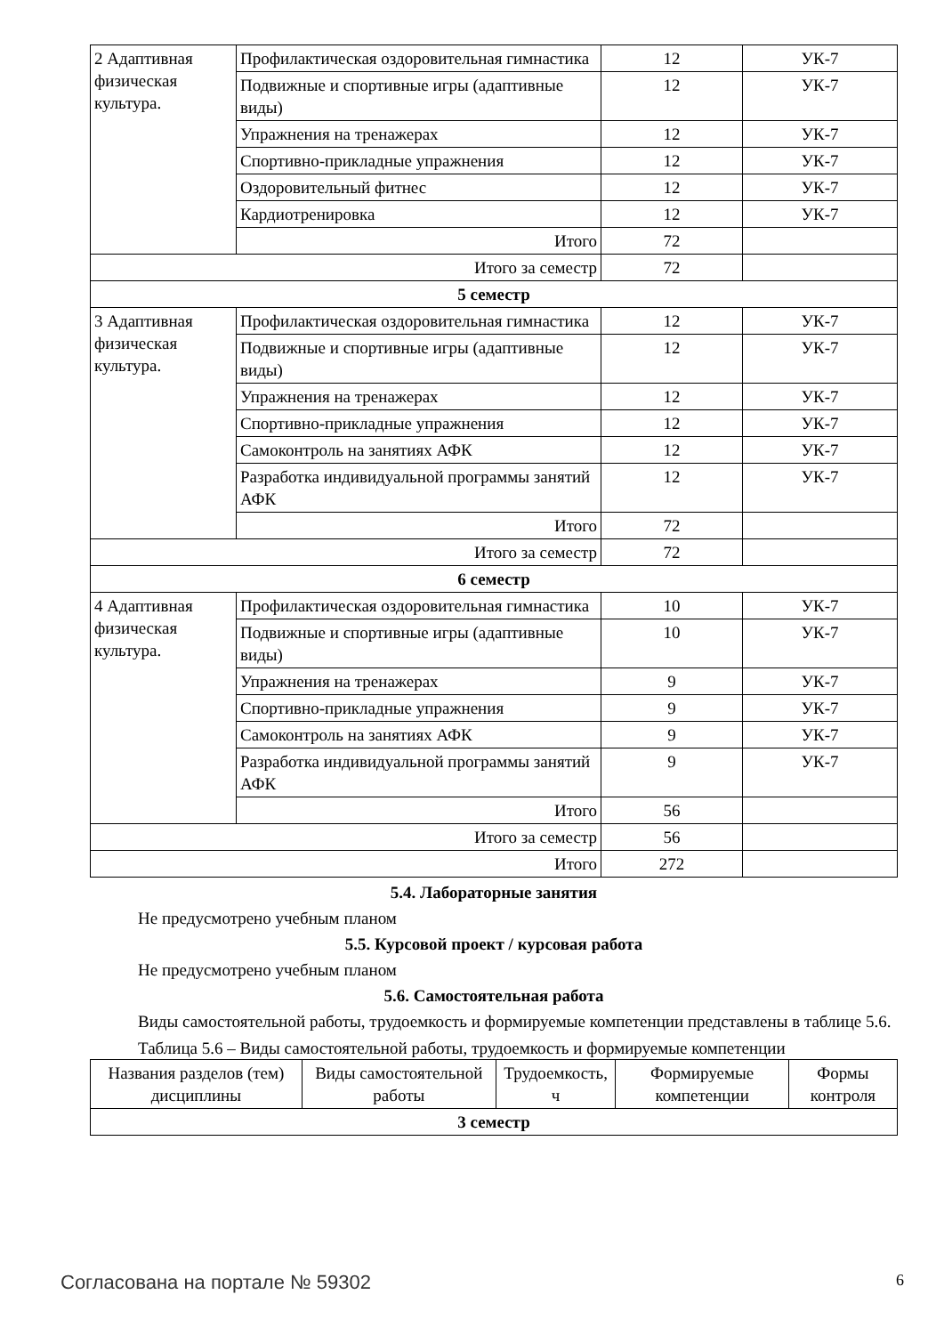| 2 Адаптивная физическая культура. | Профилактическая оздоровительная гимнастика | 12 | УК-7 |
| | Подвижные и спортивные игры (адаптивные виды) | 12 | УК-7 |
| | Упражнения на тренажерах | 12 | УК-7 |
| | Спортивно-прикладные упражнения | 12 | УК-7 |
| | Оздоровительный фитнес | 12 | УК-7 |
| | Кардиотренировка | 12 | УК-7 |
| | Итого | 72 | |
| Итого за семестр | | 72 | |
| 5 семестр | | | |
| 3 Адаптивная физическая культура. | Профилактическая оздоровительная гимнастика | 12 | УК-7 |
| | Подвижные и спортивные игры (адаптивные виды) | 12 | УК-7 |
| | Упражнения на тренажерах | 12 | УК-7 |
| | Спортивно-прикладные упражнения | 12 | УК-7 |
| | Самоконтроль на занятиях АФК | 12 | УК-7 |
| | Разработка индивидуальной программы занятий АФК | 12 | УК-7 |
| | Итого | 72 | |
| Итого за семестр | | 72 | |
| 6 семестр | | | |
| 4 Адаптивная физическая культура. | Профилактическая оздоровительная гимнастика | 10 | УК-7 |
| | Подвижные и спортивные игры (адаптивные виды) | 10 | УК-7 |
| | Упражнения на тренажерах | 9 | УК-7 |
| | Спортивно-прикладные упражнения | 9 | УК-7 |
| | Самоконтроль на занятиях АФК | 9 | УК-7 |
| | Разработка индивидуальной программы занятий АФК | 9 | УК-7 |
| | Итого | 56 | |
| Итого за семестр | | 56 | |
| Итого | | 272 | |
5.4. Лабораторные занятия
Не предусмотрено учебным планом
5.5. Курсовой проект / курсовая работа
Не предусмотрено учебным планом
5.6. Самостоятельная работа
Виды самостоятельной работы, трудоемкость и формируемые компетенции представлены в таблице 5.6.
Таблица 5.6 – Виды самостоятельной работы, трудоемкость и формируемые компетенции
| Названия разделов (тем) дисциплины | Виды самостоятельной работы | Трудоемкость, ч | Формируемые компетенции | Формы контроля |
| --- | --- | --- | --- | --- |
| 3 семестр | | | | |
Согласована на портале № 59302 6